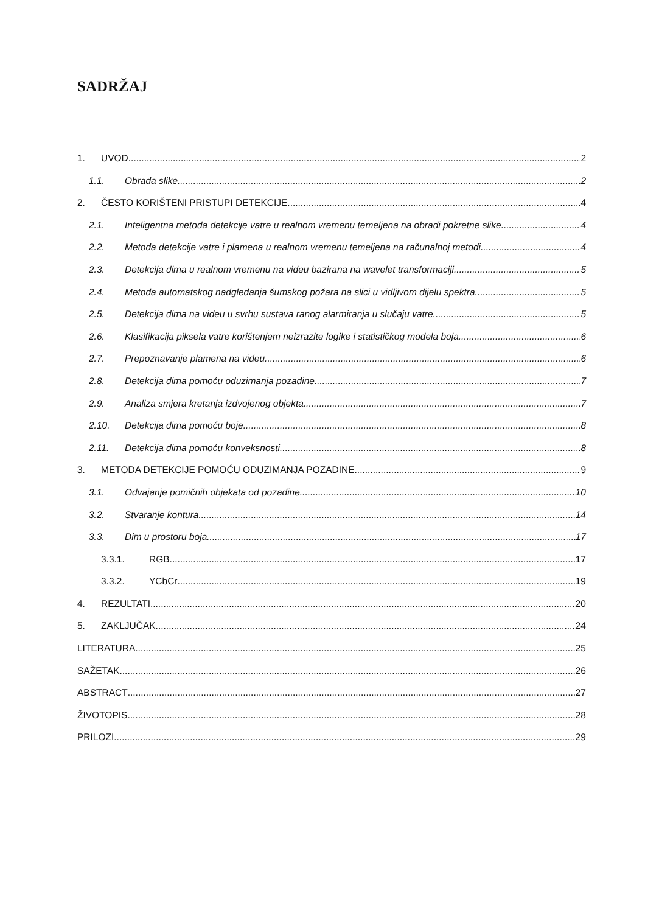SADRŽAJ
1. UVOD 2
1.1. Obrada slike 2
2. ČESTO KORIŠTENI PRISTUPI DETEKCIJE 4
2.1. Inteligentna metoda detekcije vatre u realnom vremenu temeljena na obradi pokretne slike 4
2.2. Metoda detekcije vatre i plamena u realnom vremenu temeljena na računalnoj metodi 4
2.3. Detekcija dima u realnom vremenu na videu bazirana na wavelet transformaciji 5
2.4. Metoda automatskog nadgledanja šumskog požara na slici u vidljivom dijelu spektra 5
2.5. Detekcija dima na videu u svrhu sustava ranog alarmiranja u slučaju vatre 5
2.6. Klasifikacija piksela vatre korištenjem neizrazite logike i statističkog modela boja 6
2.7. Prepoznavanje plamena na videu 6
2.8. Detekcija dima pomoću oduzimanja pozadine 7
2.9. Analiza smjera kretanja izdvojenog objekta 7
2.10. Detekcija dima pomoću boje 8
2.11. Detekcija dima pomoću konveksnosti 8
3. METODA DETEKCIJE POMOĆU ODUZIMANJA POZADINE 9
3.1. Odvajanje pomičnih objekata od pozadine 10
3.2. Stvaranje kontura 14
3.3. Dim u prostoru boja 17
3.3.1. RGB 17
3.3.2. YCbCr 19
4. REZULTATI 20
5. ZAKLJUČAK 24
LITERATURA 25
SAŽETAK 26
ABSTRACT 27
ŽIVOTOPIS 28
PRILOZI 29